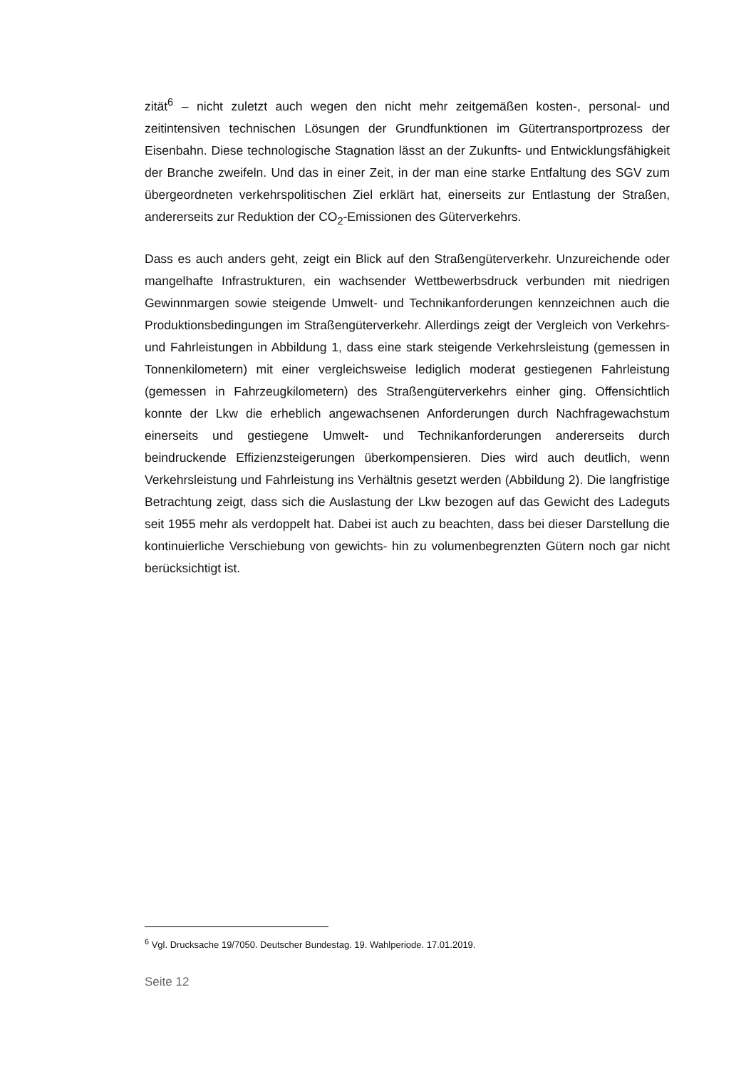zität<sup>6</sup> – nicht zuletzt auch wegen den nicht mehr zeitgemäßen kosten-, personal- und zeitintensiven technischen Lösungen der Grundfunktionen im Gütertransport­prozess der Eisenbahn. Diese technologische Stagnation lässt an der Zukunfts- und Entwicklungsfähigkeit der Branche zweifeln. Und das in einer Zeit, in der man eine starke Entfaltung des SGV zum übergeordneten verkehrspolitischen Ziel erklärt hat, einerseits zur Entlastung der Straßen, andererseits zur Reduktion der CO<sub>2</sub>-Emissionen des Güterverkehrs.
Dass es auch anders geht, zeigt ein Blick auf den Straßengüterverkehr. Unzu­reichende oder mangelhafte Infrastrukturen, ein wachsender Wettbewerbsdruck verbunden mit niedrigen Gewinnmargen sowie steigende Umwelt- und Technikan­forderungen kennzeichnen auch die Produktionsbedingungen im Straßengüterver­kehr. Allerdings zeigt der Vergleich von Verkehrs- und Fahrleistungen in Abbildung 1, dass eine stark steigende Verkehrsleistung (gemessen in Tonnenkilometern) mit einer vergleichsweise lediglich moderat gestiegenen Fahrleistung (gemessen in Fahrzeugkilometern) des Straßengüterverkehrs einher ging. Offensichtlich konnte der Lkw die erheblich angewachsenen Anforderungen durch Nachfragewachstum einerseits und gestiegene Umwelt- und Technikanforderungen andererseits durch beindruckende Effizienzsteigerungen überkompensieren. Dies wird auch deutlich, wenn Verkehrsleistung und Fahrleistung ins Verhältnis gesetzt werden (Abbildung 2). Die langfristige Betrachtung zeigt, dass sich die Auslastung der Lkw bezogen auf das Gewicht des Ladeguts seit 1955 mehr als verdoppelt hat. Dabei ist auch zu be­achten, dass bei dieser Darstellung die kontinuierliche Verschiebung von gewichts- hin zu volumenbegrenzten Gütern noch gar nicht berücksichtigt ist.
<sup>6</sup> Vgl. Drucksache 19/7050. Deutscher Bundestag. 19. Wahlperiode. 17.01.2019.
Seite 12